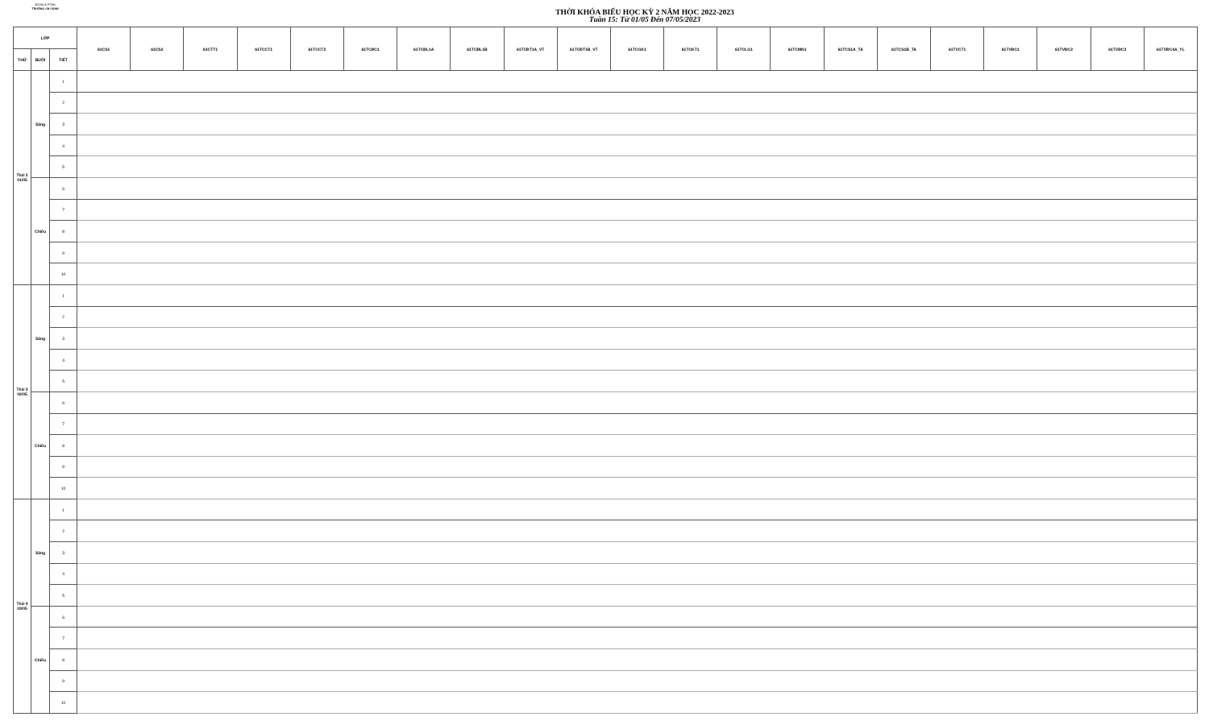BỘ NN & PTNN
TRƯỜNG CĐ CKNN
THỜI KHÓA BIỂU HỌC KỲ 2 NĂM HỌC 2022-2023
Tuần 15: Từ 01/05 Đến 07/05/2023
| LỚP | | | 61CS1 | 61CS2 | 61CTT1 | 61TCCT1 | 61TCCT2 | 61TCĐC1 | 61TCĐL1A | 61TCĐL1B | 61TCĐT1A_VT | 61TCĐT1B_VT | 61TCGK1 | 61TCKT1 | 61TCLG1 | 61TCMN1 | 61TCS1A_TA | 61TCS1B_TA | 61TVCT1 | 61TVĐC1 | 61TVĐC2 | 61TVĐC3 | 61TVĐC4A_YL |
| --- | --- | --- | --- | --- | --- | --- | --- | --- | --- | --- | --- | --- | --- | --- | --- | --- | --- | --- | --- | --- | --- | --- | --- |
| THỨ | BUỔI | TIẾT | | | | | | | | | | | | | | | | | | | | | |
| Thứ 2 01/05 | Sáng | 1 | | | | | | | | | | | | | | | | | | | | | |
| | | 2 | | | | | | | | | | | | | | | | | | | | | |
| | | 3 | | | | | | | | | | | | | | | | | | | | | |
| | | 4 | | | | | | | | | | | | | | | | | | | | | |
| | | 5 | | | | | | | | | | | | | | | | | | | | | |
| | Chiều | 6 | | | | | | | | | | | | | | | | | | | | | |
| | | 7 | | | | | | | | | | | | | | | | | | | | | |
| | | 8 | | | | | | | | | | | | | | | | | | | | | |
| | | 9 | | | | | | | | | | | | | | | | | | | | | |
| | | 10 | | | | | | | | | | | | | | | | | | | | | |
| Thứ 3 02/05 | Sáng | 1 | | | | | | | | | | | | | | | | | | | | | |
| | | 2 | | | | | | | | | | | | | | | | | | | | | |
| | | 3 | | | | | | | | | | | | | | | | | | | | | |
| | | 4 | | | | | | | | | | | | | | | | | | | | | |
| | | 5 | | | | | | | | | | | | | | | | | | | | | |
| | Chiều | 6 | | | | | | | | | | | | | | | | | | | | | |
| | | 7 | | | | | | | | | | | | | | | | | | | | | |
| | | 8 | | | | | | | | | | | | | | | | | | | | | |
| | | 9 | | | | | | | | | | | | | | | | | | | | | |
| | | 10 | | | | | | | | | | | | | | | | | | | | | |
| Thứ 4 03/05 | Sáng | 1 | | | | | | | | | | | | | | | | | | | | | |
| | | 2 | | | | | | | | | | | | | | | | | | | | | |
| | | 3 | | | | | | | | | | | | | | | | | | | | | |
| | | 4 | | | | | | | | | | | | | | | | | | | | | |
| | | 5 | | | | | | | | | | | | | | | | | | | | | |
| | Chiều | 6 | | | | | | | | | | | | | | | | | | | | | |
| | | 7 | | | | | | | | | | | | | | | | | | | | | |
| | | 8 | | | | | | | | | | | | | | | | | | | | | |
| | | 9 | | | | | | | | | | | | | | | | | | | | | |
| | | 10 | | | | | | | | | | | | | | | | | | | | | |